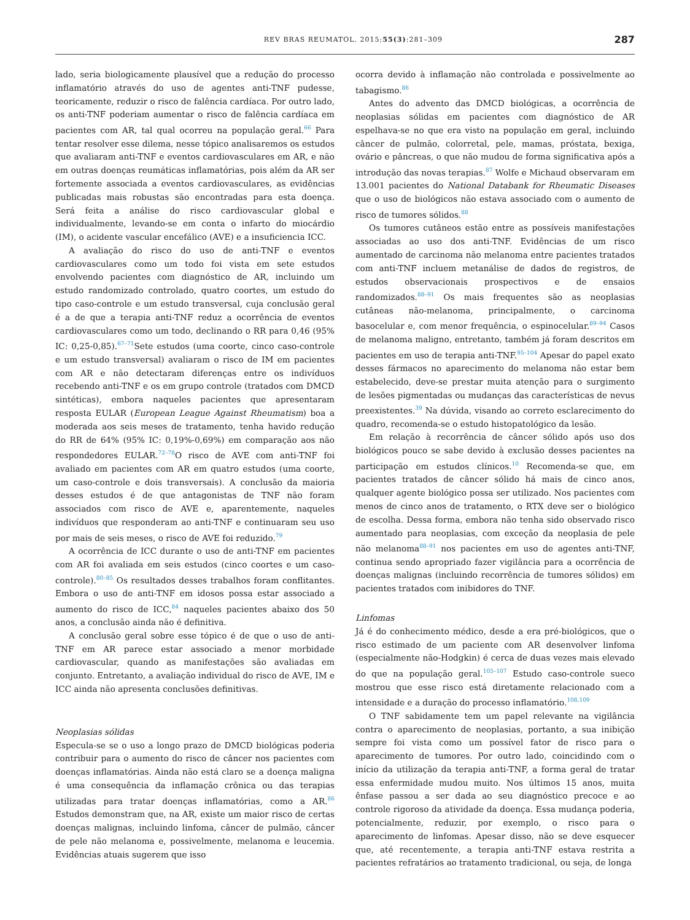REV BRAS REUMATOL. 2015;55(3):281–309 287
lado, seria biologicamente plausível que a redução do processo inflamatório através do uso de agentes anti-TNF pudesse, teoricamente, reduzir o risco de falência cardíaca. Por outro lado, os anti-TNF poderiam aumentar o risco de falência cardíaca em pacientes com AR, tal qual ocorreu na população geral.<sup>66</sup> Para tentar resolver esse dilema, nesse tópico analisaremos os estudos que avaliaram anti-TNF e eventos cardiovasculares em AR, e não em outras doenças reumáticas inflamatórias, pois além da AR ser fortemente associada a eventos cardiovasculares, as evidências publicadas mais robustas são encontradas para esta doença. Será feita a análise do risco cardiovascular global e individualmente, levando-se em conta o infarto do miocárdio (IM), o acidente vascular encefálico (AVE) e a insuficiencia ICC.
A avaliação do risco do uso de anti-TNF e eventos cardiovasculares como um todo foi vista em sete estudos envolvendo pacientes com diagnóstico de AR, incluindo um estudo randomizado controlado, quatro coortes, um estudo do tipo caso-controle e um estudo transversal, cuja conclusão geral é a de que a terapia anti-TNF reduz a ocorrência de eventos cardiovasculares como um todo, declinando o RR para 0,46 (95% IC: 0,25-0,85).<sup>67–71</sup>Sete estudos (uma coorte, cinco caso-controle e um estudo transversal) avaliaram o risco de IM em pacientes com AR e não detectaram diferenças entre os indivíduos recebendo anti-TNF e os em grupo controle (tratados com DMCD sintéticas), embora naqueles pacientes que apresentaram resposta EULAR (European League Against Rheumatism) boa a moderada aos seis meses de tratamento, tenha havido redução do RR de 64% (95% IC: 0,19%-0,69%) em comparação aos não respondedores EULAR.<sup>72–78</sup>O risco de AVE com anti-TNF foi avaliado em pacientes com AR em quatro estudos (uma coorte, um caso-controle e dois transversais). A conclusão da maioria desses estudos é de que antagonistas de TNF não foram associados com risco de AVE e, aparentemente, naqueles indivíduos que responderam ao anti-TNF e continuaram seu uso por mais de seis meses, o risco de AVE foi reduzido.<sup>79</sup>
A ocorrência de ICC durante o uso de anti-TNF em pacientes com AR foi avaliada em seis estudos (cinco coortes e um caso-controle).<sup>80–85</sup> Os resultados desses trabalhos foram conflitantes. Embora o uso de anti-TNF em idosos possa estar associado a aumento do risco de ICC,<sup>84</sup> naqueles pacientes abaixo dos 50 anos, a conclusão ainda não é definitiva.
A conclusão geral sobre esse tópico é de que o uso de anti-TNF em AR parece estar associado a menor morbidade cardiovascular, quando as manifestações são avaliadas em conjunto. Entretanto, a avaliação individual do risco de AVE, IM e ICC ainda não apresenta conclusões definitivas.
Neoplasias sólidas
Especula-se se o uso a longo prazo de DMCD biológicas poderia contribuir para o aumento do risco de câncer nos pacientes com doenças inflamatórias. Ainda não está claro se a doença maligna é uma consequência da inflamação crônica ou das terapias utilizadas para tratar doenças inflamatórias, como a AR.<sup>86</sup> Estudos demonstram que, na AR, existe um maior risco de certas doenças malignas, incluindo linfoma, câncer de pulmão, câncer de pele não melanoma e, possivelmente, melanoma e leucemia. Evidências atuais sugerem que isso
ocorra devido à inflamação não controlada e possivelmente ao tabagismo.<sup>86</sup>
Antes do advento das DMCD biológicas, a ocorrência de neoplasias sólidas em pacientes com diagnóstico de AR espelhava-se no que era visto na população em geral, incluindo câncer de pulmão, colorretal, pele, mamas, próstata, bexiga, ovário e pâncreas, o que não mudou de forma significativa após a introdução das novas terapias.<sup>87</sup> Wolfe e Michaud observaram em 13.001 pacientes do National Databank for Rheumatic Diseases que o uso de biológicos não estava associado com o aumento de risco de tumores sólidos.<sup>88</sup>
Os tumores cutâneos estão entre as possíveis manifestações associadas ao uso dos anti-TNF. Evidências de um risco aumentado de carcinoma não melanoma entre pacientes tratados com anti-TNF incluem metanálise de dados de registros, de estudos observacionais prospectivos e de ensaios randomizados.<sup>88–91</sup> Os mais frequentes são as neoplasias cutâneas não-melanoma, principalmente, o carcinoma basocelular e, com menor frequência, o espinocelular.<sup>89–94</sup> Casos de melanoma maligno, entretanto, também já foram descritos em pacientes em uso de terapia anti-TNF.<sup>95–104</sup> Apesar do papel exato desses fármacos no aparecimento do melanoma não estar bem estabelecido, deve-se prestar muita atenção para o surgimento de lesões pigmentadas ou mudanças das características de nevus preexistentes.<sup>39</sup> Na dúvida, visando ao correto esclarecimento do quadro, recomenda-se o estudo histopatológico da lesão.
Em relação à recorrência de câncer sólido após uso dos biológicos pouco se sabe devido à exclusão desses pacientes na participação em estudos clínicos.<sup>10</sup> Recomenda-se que, em pacientes tratados de câncer sólido há mais de cinco anos, qualquer agente biológico possa ser utilizado. Nos pacientes com menos de cinco anos de tratamento, o RTX deve ser o biológico de escolha. Dessa forma, embora não tenha sido observado risco aumentado para neoplasias, com exceção da neoplasia de pele não melanoma<sup>88–91</sup> nos pacientes em uso de agentes anti-TNF, continua sendo apropriado fazer vigilância para a ocorrência de doenças malignas (incluindo recorrência de tumores sólidos) em pacientes tratados com inibidores do TNF.
Linfomas
Já é do conhecimento médico, desde a era pré-biológicos, que o risco estimado de um paciente com AR desenvolver linfoma (especialmente não-Hodgkin) é cerca de duas vezes mais elevado do que na população geral.<sup>105–107</sup> Estudo caso-controle sueco mostrou que esse risco está diretamente relacionado com a intensidade e a duração do processo inflamatório.<sup>108,109</sup>
O TNF sabidamente tem um papel relevante na vigilância contra o aparecimento de neoplasias, portanto, a sua inibição sempre foi vista como um possível fator de risco para o aparecimento de tumores. Por outro lado, coincidindo com o início da utilização da terapia anti-TNF, a forma geral de tratar essa enfermidade mudou muito. Nos últimos 15 anos, muita ênfase passou a ser dada ao seu diagnóstico precoce e ao controle rigoroso da atividade da doença. Essa mudança poderia, potencialmente, reduzir, por exemplo, o risco para o aparecimento de linfomas. Apesar disso, não se deve esquecer que, até recentemente, a terapia anti-TNF estava restrita a pacientes refratários ao tratamento tradicional, ou seja, de longa